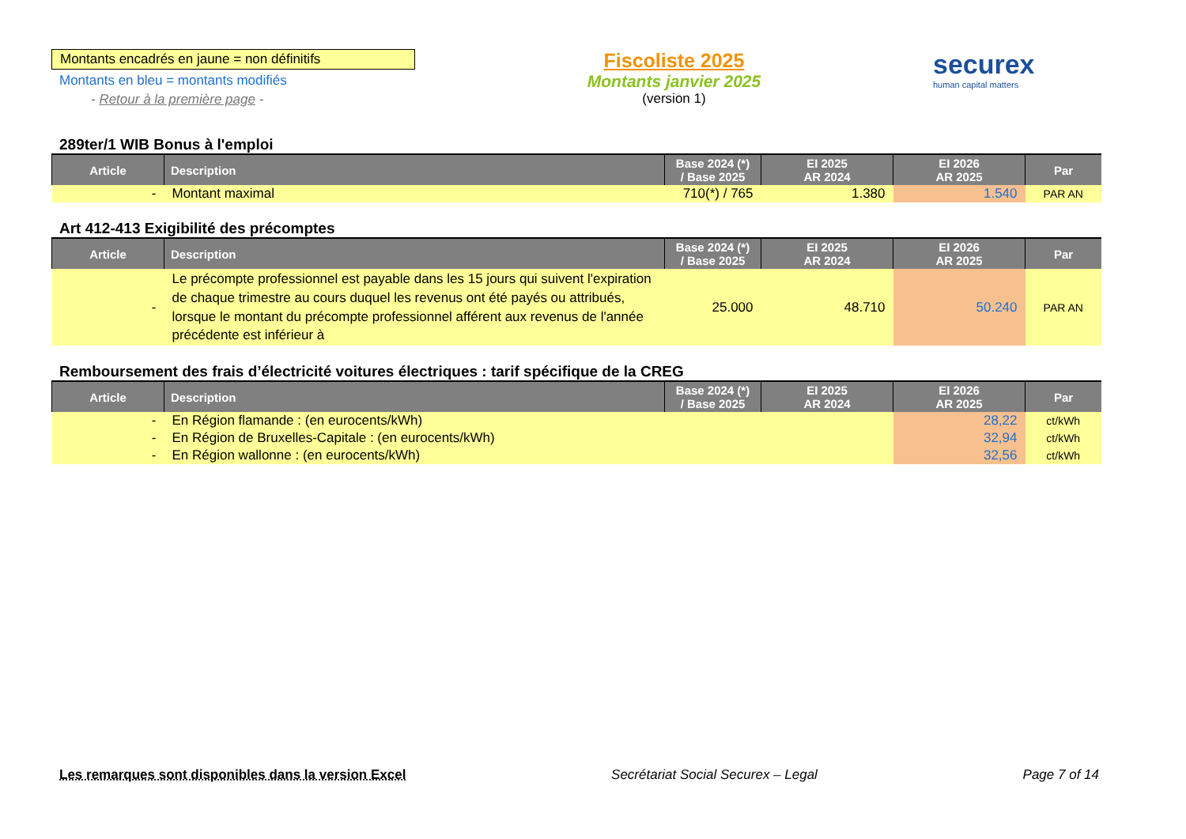Montants encadrés en jaune = non définitifs
Montants en bleu = montants modifiés
- Retour à la première page -
Fiscoliste 2025
Montants janvier 2025
(version 1)
securex
human capital matters
289ter/1 WIB Bonus à l'emploi
| Article | Description | Base 2024 (*) / Base 2025 | EI 2025 AR 2024 | EI 2026 AR 2025 | Par |
| --- | --- | --- | --- | --- | --- |
| - | Montant maximal | 710(*) / 765 | 1.380 | 1.540 | PAR AN |
Art 412-413 Exigibilité des précomptes
| Article | Description | Base 2024 (*) / Base 2025 | EI 2025 AR 2024 | EI 2026 AR 2025 | Par |
| --- | --- | --- | --- | --- | --- |
| - | Le précompte professionnel est payable dans les 15 jours qui suivent l'expiration de chaque trimestre au cours duquel les revenus ont été payés ou attribués, lorsque le montant du précompte professionnel afférent aux revenus de l'année précédente est inférieur à | 25.000 | 48.710 | 50.240 | PAR AN |
Remboursement des frais d’électricité voitures électriques : tarif spécifique de la CREG
| Article | Description | Base 2024 (*) / Base 2025 | EI 2025 AR 2024 | EI 2026 AR 2025 | Par |
| --- | --- | --- | --- | --- | --- |
| - | En Région flamande : (en eurocents/kWh) | | | 28,22 | ct/kWh |
| - | En Région de Bruxelles-Capitale : (en eurocents/kWh) | | | 32,94 | ct/kWh |
| - | En Région wallonne : (en eurocents/kWh) | | | 32,56 | ct/kWh |
Les remarques sont disponibles dans la version Excel Secrétariat Social Securex – Legal Page 7 of 14